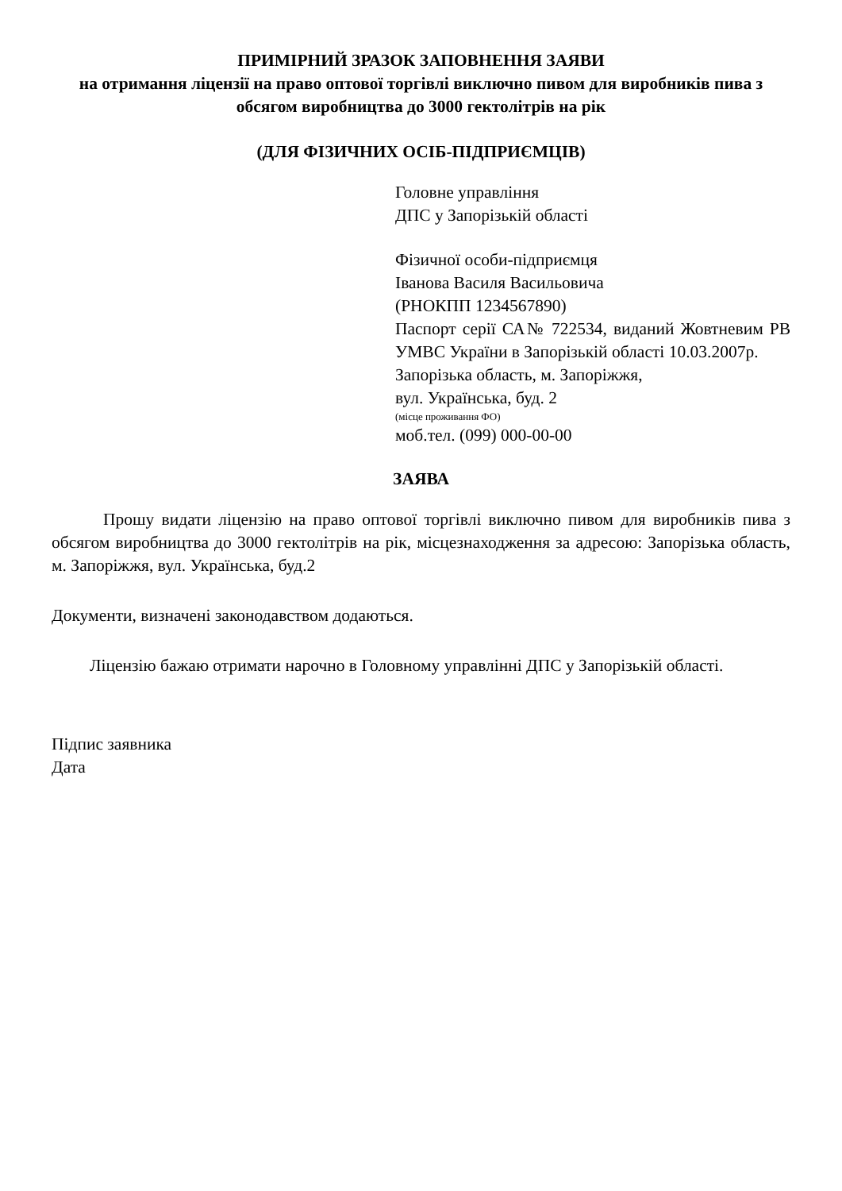ПРИМІРНИЙ ЗРАЗОК ЗАПОВНЕННЯ ЗАЯВИ
на отримання ліцензії на право оптової торгівлі виключно пивом для виробників пива з обсягом виробництва до 3000 гектолітрів на рік
(ДЛЯ ФІЗИЧНИХ ОСІБ-ПІДПРИЄМЦІВ)
Головне управління
ДПС у Запорізькій області
Фізичної особи-підприємця
Іванова Василя Васильовича
(РНОКПП 1234567890)
Паспорт серії СА№ 722534, виданий Жовтневим РВ УМВС України в Запорізькій області 10.03.2007р.
Запорізька область, м. Запоріжжя,
вул. Українська, буд. 2
(місце проживання ФО)
моб.тел. (099) 000-00-00
ЗАЯВА
Прошу видати ліцензію на право оптової торгівлі виключно пивом для виробників пива з обсягом виробництва до 3000 гектолітрів на рік, місцезнаходження за адресою: Запорізька область, м. Запоріжжя, вул. Українська, буд.2
Документи, визначені законодавством додаються.
Ліцензію бажаю отримати нарочно в Головному управлінні ДПС у Запорізькій області.
Підпис заявника
Дата